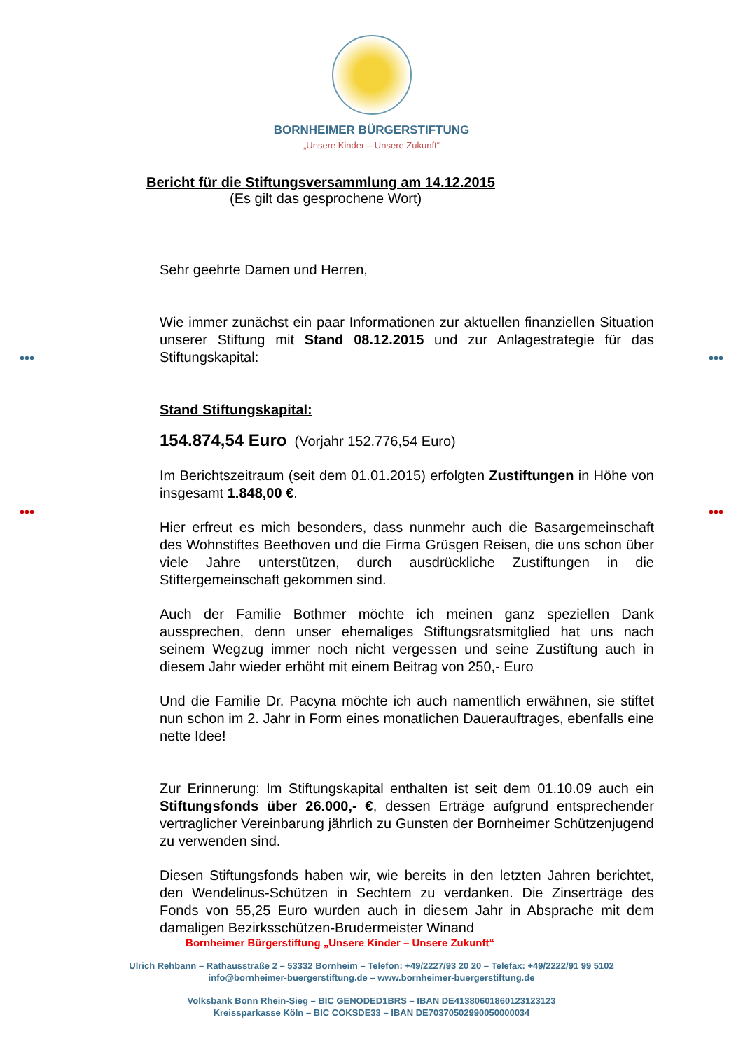••• •••
••• •••
BORNHEIMER BÜRGERSTIFTUNG
„Unsere Kinder – Unsere Zukunft“
Bericht für die Stiftungsversammlung am 14.12.2015
(Es gilt das gesprochene Wort)
Sehr geehrte Damen und Herren,
Wie immer zunächst ein paar Informationen zur aktuellen finanziellen Situation unserer Stiftung mit Stand 08.12.2015 und zur Anlagestrategie für das Stiftungskapital:
Stand Stiftungskapital:
154.874,54 Euro (Vorjahr 152.776,54 Euro)
Im Berichtszeitraum (seit dem 01.01.2015) erfolgten Zustiftungen in Höhe von insgesamt 1.848,00 €.
Hier erfreut es mich besonders, dass nunmehr auch die Basargemeinschaft des Wohnstiftes Beethoven und die Firma Grüsgen Reisen, die uns schon über viele Jahre unterstützen, durch ausdrückliche Zustiftungen in die Stiftergemeinschaft gekommen sind.
Auch der Familie Bothmer möchte ich meinen ganz speziellen Dank aussprechen, denn unser ehemaliges Stiftungsratsmitglied hat uns nach seinem Wegzug immer noch nicht vergessen und seine Zustiftung auch in diesem Jahr wieder erhöht mit einem Beitrag von 250,- Euro
Und die Familie Dr. Pacyna möchte ich auch namentlich erwähnen, sie stiftet nun schon im 2. Jahr in Form eines monatlichen Dauerauftrages, ebenfalls eine nette Idee!
Zur Erinnerung: Im Stiftungskapital enthalten ist seit dem 01.10.09 auch ein Stiftungsfonds über 26.000,- €, dessen Erträge aufgrund entsprechender vertraglicher Vereinbarung jährlich zu Gunsten der Bornheimer Schützenjugend zu verwenden sind.
Diesen Stiftungsfonds haben wir, wie bereits in den letzten Jahren berichtet, den Wendelinus-Schützen in Sechtem zu verdanken. Die Zinserträge des Fonds von 55,25 Euro wurden auch in diesem Jahr in Absprache mit dem damaligen Bezirksschützen-Brudermeister Winand
Bornheimer Bürgerstiftung „Unsere Kinder – Unsere Zukunft“
Ulrich Rehbann – Rathausstraße 2 – 53332 Bornheim – Telefon: +49/2227/93 20 20 – Telefax: +49/2222/91 99 5102
info@bornheimer-buergerstiftung.de – www.bornheimer-buergerstiftung.de
Volksbank Bonn Rhein-Sieg – BIC GENODED1BRS – IBAN DE41380601860123123123
Kreissparkasse Köln – BIC COKSDE33 – IBAN DE70370502990050000034